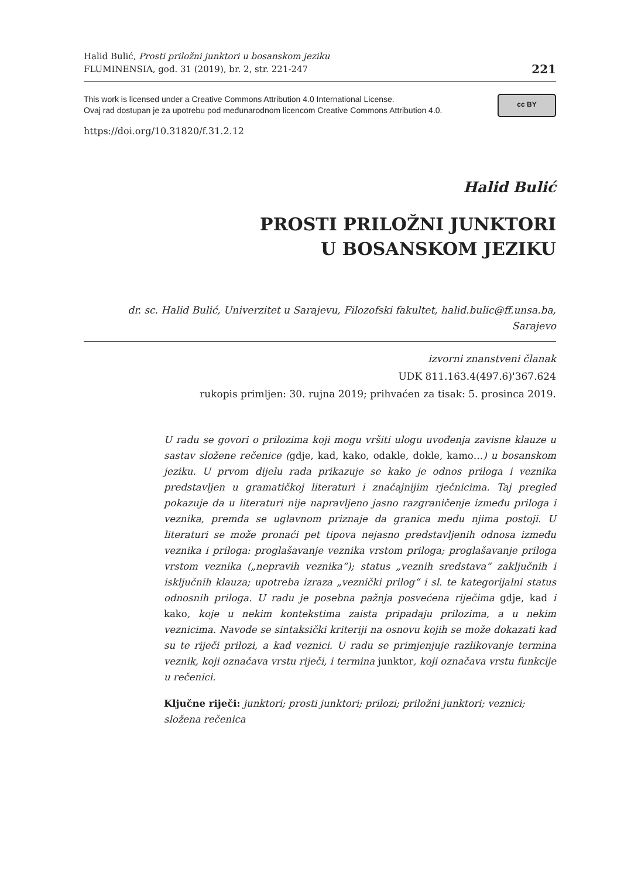Halid Bulić, Prosti priložni junktori u bosanskom jeziku
FLUMINENSIA, god. 31 (2019), br. 2, str. 221-247
221
This work is licensed under a Creative Commons Attribution 4.0 International License.
Ovaj rad dostupan je za upotrebu pod međunarodnom licencom Creative Commons Attribution 4.0.
cc BY
https://doi.org/10.31820/f.31.2.12
Halid Bulić
PROSTI PRILOŽNI JUNKTORI
U BOSANSKOM JEZIKU
dr. sc. Halid Bulić, Univerzitet u Sarajevu, Filozofski fakultet, halid.bulic@ff.unsa.ba,
Sarajevo
izvorni znanstveni članak
UDK 811.163.4(497.6)'367.624
rukopis primljen: 30. rujna 2019; prihvaćen za tisak: 5. prosinca 2019.
U radu se govori o prilozima koji mogu vršiti ulogu uvođenja zavisne klauze u sastav složene rečenice (gdje, kad, kako, odakle, dokle, kamo…) u bosanskom jeziku. U prvom dijelu rada prikazuje se kako je odnos priloga i veznika predstavljen u gramatičkoj literaturi i značajnijim rječnicima. Taj pregled pokazuje da u literaturi nije napravljeno jasno razgraničenje između priloga i veznika, premda se uglavnom priznaje da granica među njima postoji. U literaturi se može pronaći pet tipova nejasno predstavljenih odnosa između veznika i priloga: proglašavanje veznika vrstom priloga; proglašavanje priloga vrstom veznika („nepravih veznika“); status „veznih sredstava“ zaključnih i isključnih klauza; upotreba izraza „veznički prilog“ i sl. te kategorijalni status odnosnih priloga. U radu je posebna pažnja posvećena riječima gdje, kad i kako, koje u nekim kontekstima zaista pripadaju prilozima, a u nekim veznicima. Navode se sintaksički kriteriji na osnovu kojih se može dokazati kad su te riječi prilozi, a kad veznici. U radu se primjenjuje razlikovanje termina veznik, koji označava vrstu riječi, i termina junktor, koji označava vrstu funkcije u rečenici.
Ključne riječi: junktori; prosti junktori; prilozi; priložni junktori; veznici; složena rečenica